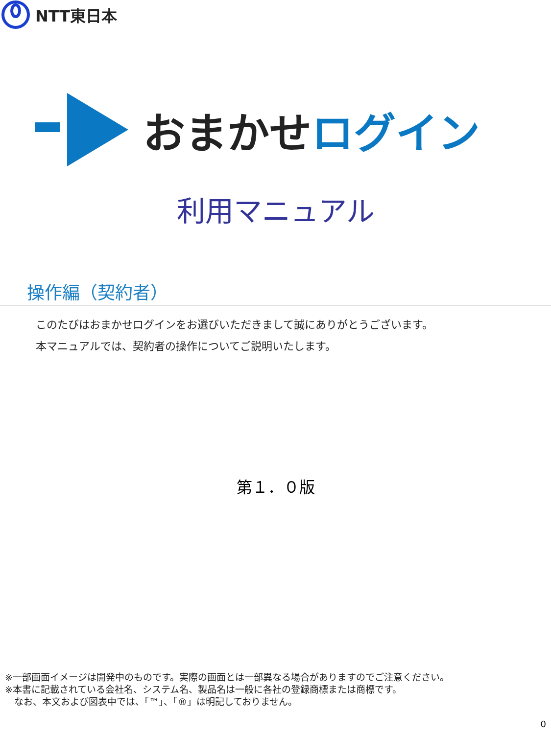NTT東日本
おまかせ ログイン
利用マニュアル
操作編（契約者）
このたびはおまかせログインをお選びいただきまして誠にありがとうございます。
本マニュアルでは、契約者の操作についてご説明いたします。
第１．０版
※一部画面イメージは開発中のものです。実際の画面とは一部異なる場合がありますのでご注意ください。
※本書に記載されている会社名、システム名、製品名は一般に各社の登録商標または商標です。
　なお、本文および図表中では、「™」、「®」は明記しておりません。
0